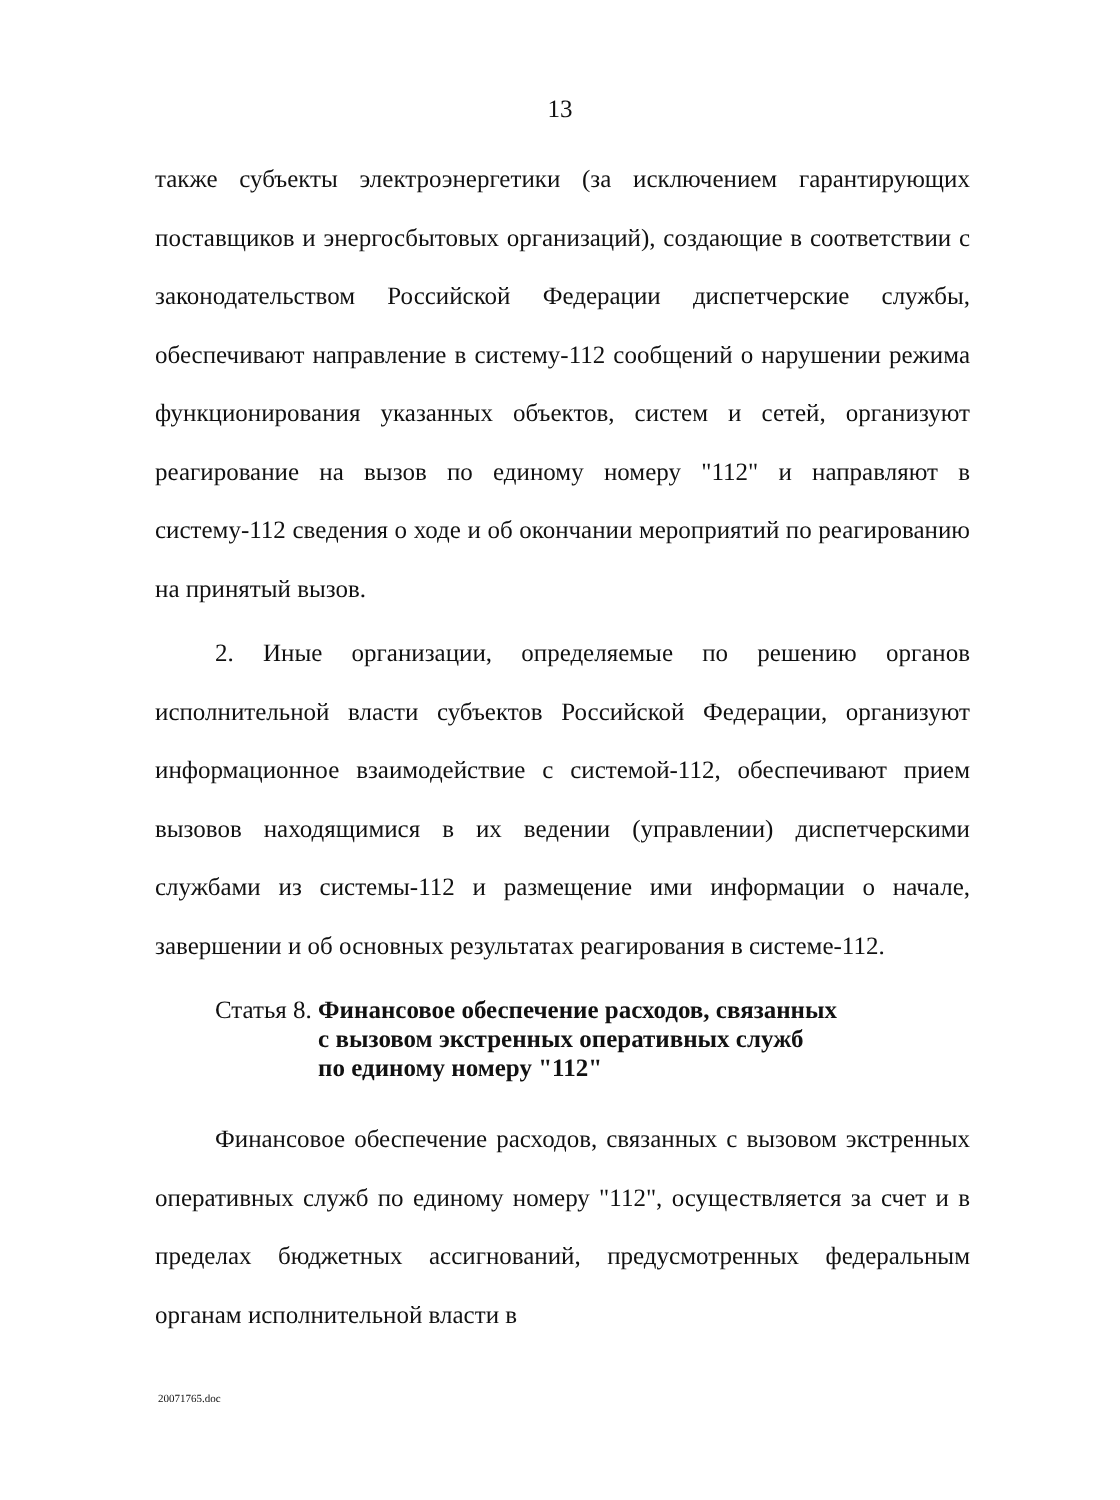13
также субъекты электроэнергетики (за исключением гарантирующих поставщиков и энергосбытовых организаций), создающие в соответствии с законодательством Российской Федерации диспетчерские службы, обеспечивают направление в систему-112 сообщений о нарушении режима функционирования указанных объектов, систем и сетей, организуют реагирование на вызов по единому номеру "112" и направляют в систему-112 сведения о ходе и об окончании мероприятий по реагированию на принятый вызов.
2. Иные организации, определяемые по решению органов исполнительной власти субъектов Российской Федерации, организуют информационное взаимодействие с системой-112, обеспечивают прием вызовов находящимися в их ведении (управлении) диспетчерскими службами из системы-112 и размещение ими информации о начале, завершении и об основных результатах реагирования в системе-112.
Статья 8. Финансовое обеспечение расходов, связанных
с вызовом экстренных оперативных служб
по единому номеру "112"
Финансовое обеспечение расходов, связанных с вызовом экстренных оперативных служб по единому номеру "112", осуществляется за счет и в пределах бюджетных ассигнований, предусмотренных федеральным органам исполнительной власти в
20071765.doc